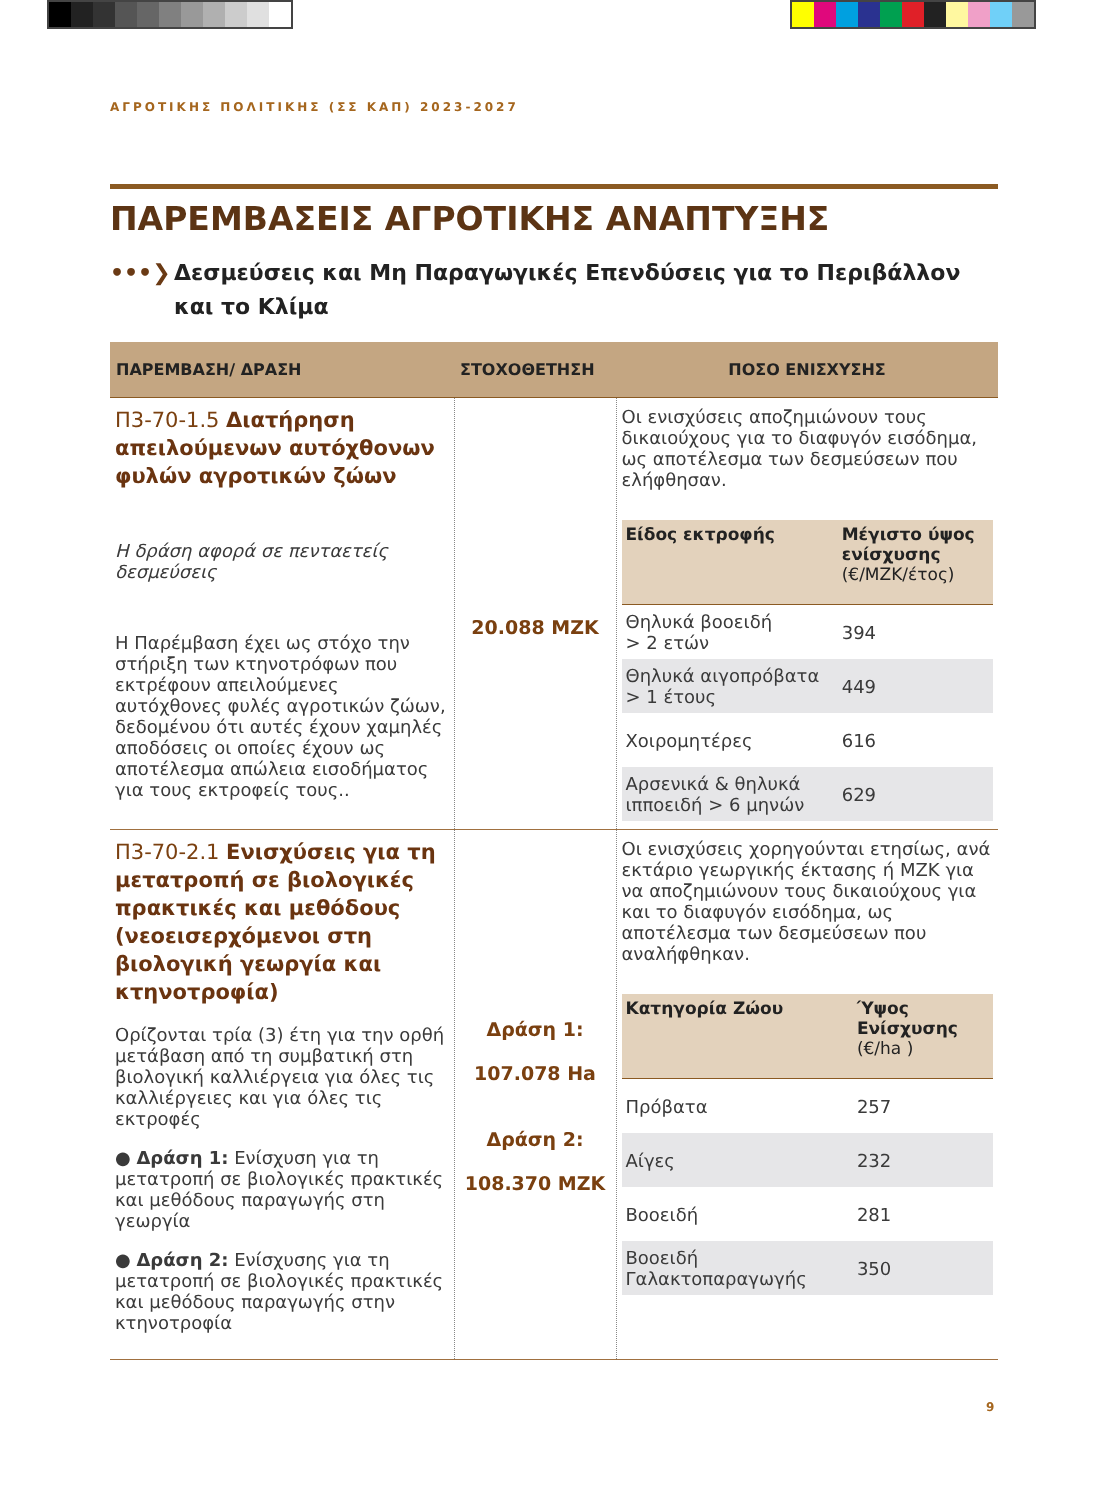ΑΓΡΟΤΙΚΗΣ ΠΟΛΙΤΙΚΗΣ (ΣΣ ΚΑΠ) 2023-2027
ΠΑΡΕΜΒΑΣΕΙΣ ΑΓΡΟΤΙΚΗΣ ΑΝΑΠΤΥΞΗΣ
•••❯ Δεσμεύσεις και Μη Παραγωγικές Επενδύσεις για το Περιβάλλον και το Κλίμα
| ΠΑΡΕΜΒΑΣΗ/ ΔΡΑΣΗ | ΣΤΟΧΟΘΕΤΗΣΗ | ΠΟΣΟ ΕΝΙΣΧΥΣΗΣ |
| --- | --- | --- |
| Π3-70-1.5 Διατήρηση απειλούμενων αυτόχθονων φυλών αγροτικών ζώων Η δράση αφορά σε πενταετείς δεσμεύσεις Η Παρέμβαση έχει ως στόχο την στήριξη των κτηνοτρόφων που εκτρέφουν απειλούμενες αυτόχθονες φυλές αγροτικών ζώων, δεδομένου ότι αυτές έχουν χαμηλές αποδόσεις οι οποίες έχουν ως αποτέλεσμα απώλεια εισοδήματος για τους εκτροφείς τους.. | 20.088 ΜΖΚ | Οι ενισχύσεις αποζημιώνουν τους δικαιούχους για το διαφυγόν εισόδημα, ως αποτέλεσμα των δεσμεύσεων που ελήφθησαν. / Είδος εκτροφής / Μέγιστο ύψος ενίσχυσης (€/ΜΖΚ/έτος) / / --- / --- / / Θηλυκά βοοειδή > 2 ετών / 394 / / Θηλυκά αιγοπρόβατα > 1 έτους / 449 / / Χοιρομητέρες / 616 / / Αρσενικά & θηλυκά ιπποειδή > 6 μηνών / 629 / |
| Π3-70-2.1 Ενισχύσεις για τη μετατροπή σε βιολογικές πρακτικές και μεθόδους (νεοεισερχόμενοι στη βιολογική γεωργία και κτηνοτροφία) Ορίζονται τρία (3) έτη για την ορθή μετάβαση από τη συμβατική στη βιολογική καλλιέργεια για όλες τις καλλιέργειες και για όλες τις εκτροφές ● Δράση 1: Ενίσχυση για τη μετατροπή σε βιολογικές πρακτικές και μεθόδους παραγωγής στη γεωργία ● Δράση 2: Ενίσχυσης για τη μετατροπή σε βιολογικές πρακτικές και μεθόδους παραγωγής στην κτηνοτροφία | Δράση 1: 107.078 Ha Δράση 2: 108.370 ΜΖΚ | Οι ενισχύσεις χορηγούνται ετησίως, ανά εκτάριο γεωργικής έκτασης ή ΜΖΚ για να αποζημιώνουν τους δικαιούχους για και το διαφυγόν εισόδημα, ως αποτέλεσμα των δεσμεύσεων που αναλήφθηκαν. / Κατηγορία Ζώου / Ύψος Ενίσχυσης (€/ha ) / / --- / --- / / Πρόβατα / 257 / / Αίγες / 232 / / Βοοειδή / 281 / / Βοοειδή Γαλακτοπαραγωγής / 350 / |
9